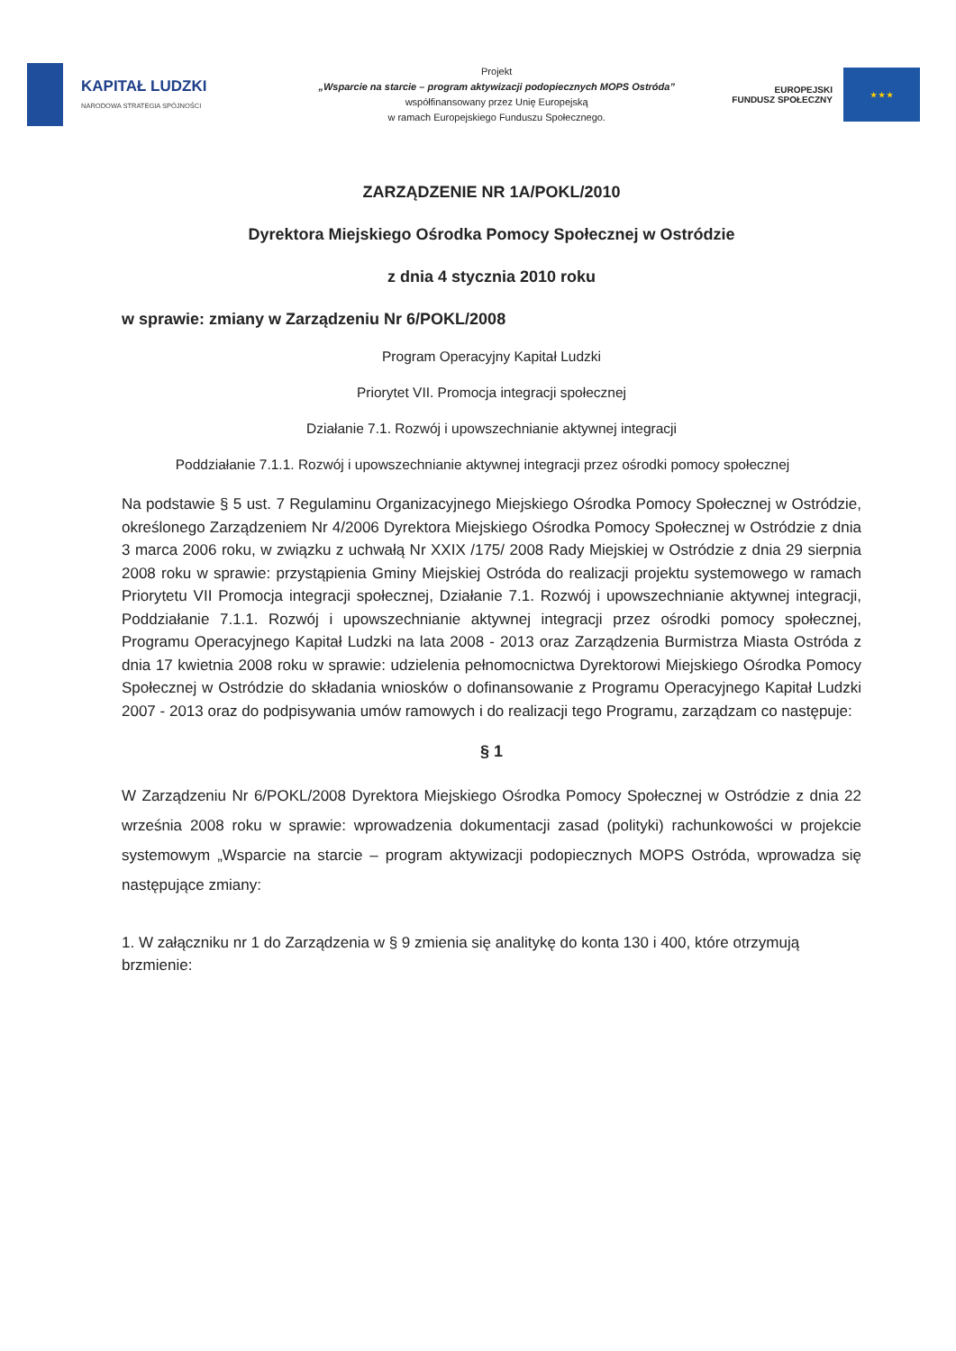KAPITAŁ LUDZKI
NARODOWA STRATEGIA SPÓJNOŚCI
Projekt
„Wsparcie na starcie – program aktywizacji podopiecznych MOPS Ostróda”
współfinansowany przez Unię Europejską
w ramach Europejskiego Funduszu Społecznego.
EUROPEJSKI
FUNDUSZ SPOŁECZNY
★ ★ ★
ZARZĄDZENIE NR 1A/POKL/2010
Dyrektora Miejskiego Ośrodka Pomocy Społecznej w Ostródzie
z dnia 4 stycznia 2010 roku
w sprawie: zmiany w Zarządzeniu Nr 6/POKL/2008
Program Operacyjny Kapitał Ludzki
Priorytet VII. Promocja integracji społecznej
Działanie 7.1. Rozwój i upowszechnianie aktywnej integracji
Poddziałanie 7.1.1. Rozwój i upowszechnianie aktywnej integracji przez ośrodki pomocy społecznej
Na podstawie § 5 ust. 7 Regulaminu Organizacyjnego Miejskiego Ośrodka Pomocy Społecznej w Ostródzie, określonego Zarządzeniem Nr 4/2006 Dyrektora Miejskiego Ośrodka Pomocy Społecznej w Ostródzie z dnia 3 marca 2006 roku, w związku z uchwałą Nr XXIX /175/ 2008 Rady Miejskiej w Ostródzie z dnia 29 sierpnia 2008 roku w sprawie: przystąpienia Gminy Miejskiej Ostróda do realizacji projektu systemowego w ramach Priorytetu VII Promocja integracji społecznej, Działanie 7.1. Rozwój i upowszechnianie aktywnej integracji, Poddziałanie 7.1.1. Rozwój i upowszechnianie aktywnej integracji przez ośrodki pomocy społecznej, Programu Operacyjnego Kapitał Ludzki na lata 2008 - 2013 oraz Zarządzenia Burmistrza Miasta Ostróda z dnia 17 kwietnia 2008 roku w sprawie: udzielenia pełnomocnictwa Dyrektorowi Miejskiego Ośrodka Pomocy Społecznej w Ostródzie do składania wniosków o dofinansowanie z Programu Operacyjnego Kapitał Ludzki 2007 - 2013 oraz do podpisywania umów ramowych i do realizacji tego Programu, zarządzam co następuje:
§ 1
W Zarządzeniu Nr 6/POKL/2008 Dyrektora Miejskiego Ośrodka Pomocy Społecznej w Ostródzie z dnia 22 września 2008 roku w sprawie: wprowadzenia dokumentacji zasad (polityki) rachunkowości w projekcie systemowym „Wsparcie na starcie – program aktywizacji podopiecznych MOPS Ostróda, wprowadza się następujące zmiany:
1. W załączniku nr 1 do Zarządzenia w § 9 zmienia się analitykę do konta 130 i 400, które otrzymują brzmienie: